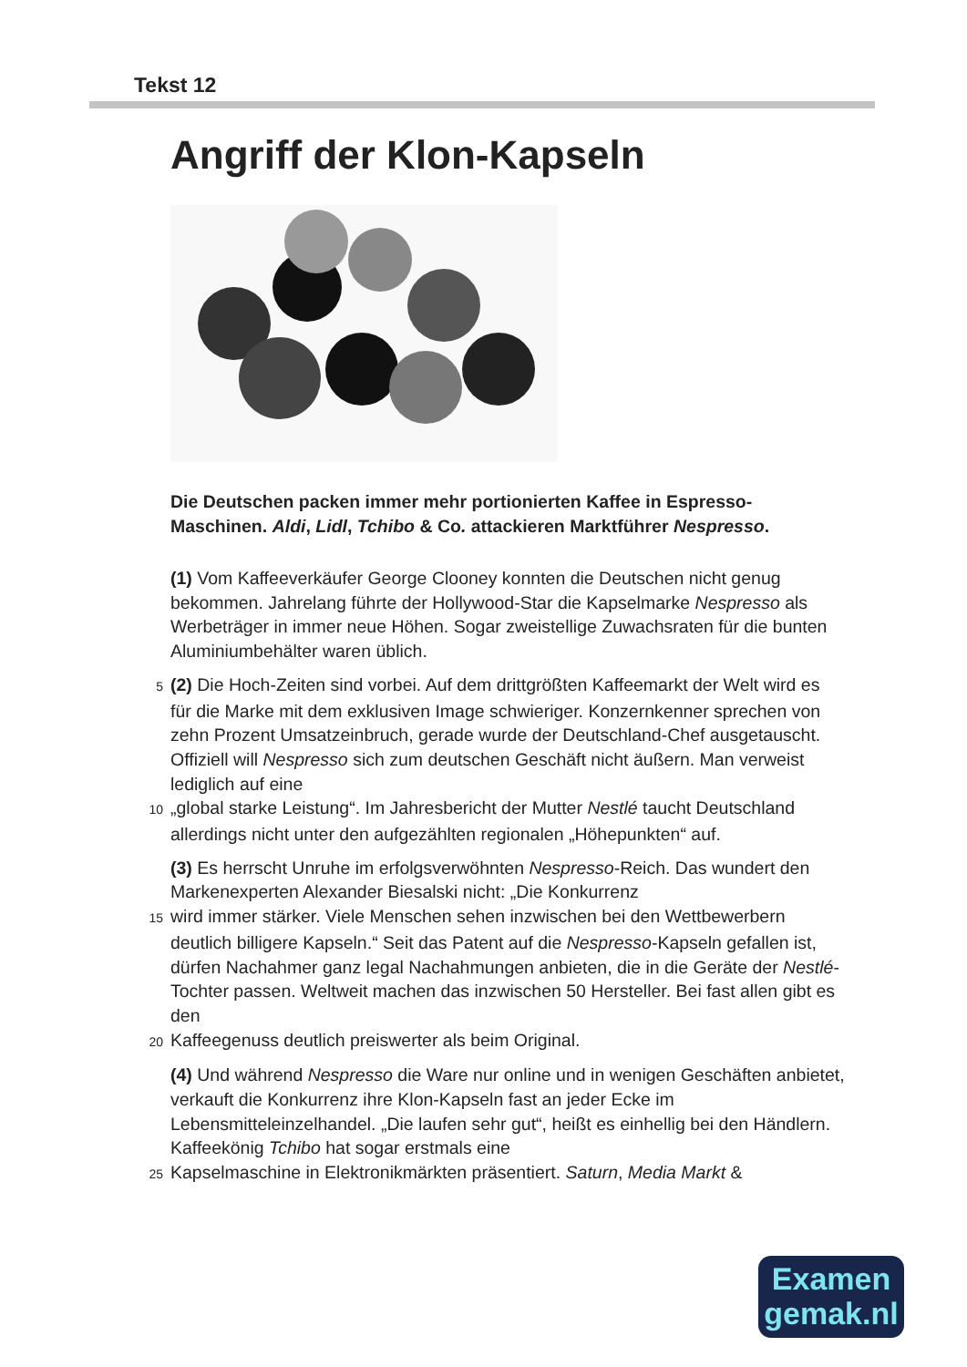Tekst 12
Angriff der Klon-Kapseln
Die Deutschen packen immer mehr portionierten Kaffee in Espresso-Maschinen. Aldi, Lidl, Tchibo & Co. attackieren Marktführer Nespresso.
(1) Vom Kaffeeverkäufer George Clooney konnten die Deutschen nicht genug bekommen. Jahrelang führte der Hollywood-Star die Kapselmarke Nespresso als Werbeträger in immer neue Höhen. Sogar zweistellige Zuwachsraten für die bunten Aluminiumbehälter waren üblich.
5 (2) Die Hoch-Zeiten sind vorbei. Auf dem drittgrößten Kaffeemarkt der Welt wird es für die Marke mit dem exklusiven Image schwieriger. Konzernkenner sprechen von zehn Prozent Umsatzeinbruch, gerade wurde der Deutschland-Chef ausgetauscht. Offiziell will Nespresso sich zum deutschen Geschäft nicht äußern. Man verweist lediglich auf eine
10 „global starke Leistung“. Im Jahresbericht der Mutter Nestlé taucht Deutschland allerdings nicht unter den aufgezählten regionalen „Höhepunkten“ auf.
(3) Es herrscht Unruhe im erfolgsverwöhnten Nespresso-Reich. Das wundert den Markenexperten Alexander Biesalski nicht: „Die Konkurrenz
15 wird immer stärker. Viele Menschen sehen inzwischen bei den Wettbewerbern deutlich billigere Kapseln.“ Seit das Patent auf die Nespresso-Kapseln gefallen ist, dürfen Nachahmer ganz legal Nachahmungen anbieten, die in die Geräte der Nestlé-Tochter passen. Weltweit machen das inzwischen 50 Hersteller. Bei fast allen gibt es den
20 Kaffeegenuss deutlich preiswerter als beim Original.
(4) Und während Nespresso die Ware nur online und in wenigen Geschäften anbietet, verkauft die Konkurrenz ihre Klon-Kapseln fast an jeder Ecke im Lebensmitteleinzelhandel. „Die laufen sehr gut“, heißt es einhellig bei den Händlern. Kaffeekönig Tchibo hat sogar erstmals eine
25 Kapselmaschine in Elektronikmärkten präsentiert. Saturn, Media Markt &
Examen
gemak.nl